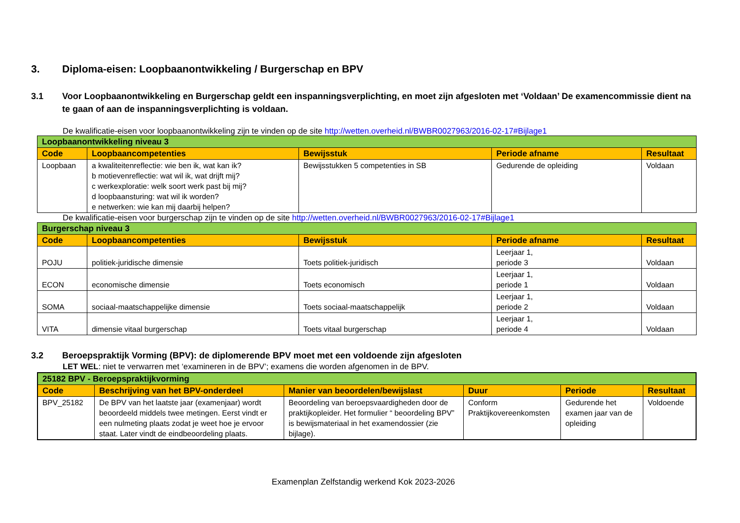3. Diploma-eisen: Loopbaanontwikkeling / Burgerschap en BPV
3.1 Voor Loopbaanontwikkeling en Burgerschap geldt een inspanningsverplichting, en moet zijn afgesloten met ‘Voldaan’ De examencommissie dient na te gaan of aan de inspanningsverplichting is voldaan.
De kwalificatie-eisen voor loopbaanontwikkeling zijn te vinden op de site http://wetten.overheid.nl/BWBR0027963/2016-02-17#Bijlage1
| Loopbaanontwikkeling niveau 3 | | | | |
| Code | Loopbaancompetenties | Bewijsstuk | Periode afname | Resultaat |
| Loopbaan | a kwaliteitenreflectie: wie ben ik, wat kan ik? b motievenreflectie: wat wil ik, wat drijft mij? c werkexploratie: welk soort werk past bij mij? d loopbaansturing: wat wil ik worden? e netwerken: wie kan mij daarbij helpen? | Bewijsstukken 5 competenties in SB | Gedurende de opleiding | Voldaan |
De kwalificatie-eisen voor burgerschap zijn te vinden op de site http://wetten.overheid.nl/BWBR0027963/2016-02-17#Bijlage1
| Burgerschap niveau 3 | | | | |
| Code | Loopbaancompetenties | Bewijsstuk | Periode afname | Resultaat |
| POJU | politiek-juridische dimensie | Toets politiek-juridisch | Leerjaar 1, periode 3 | Voldaan |
| ECON | economische dimensie | Toets economisch | Leerjaar 1, periode 1 | Voldaan |
| SOMA | sociaal-maatschappelijke dimensie | Toets sociaal-maatschappelijk | Leerjaar 1, periode 2 | Voldaan |
| VITA | dimensie vitaal burgerschap | Toets vitaal burgerschap | Leerjaar 1, periode 4 | Voldaan |
3.2 Beroepspraktijk Vorming (BPV): de diplomerende BPV moet met een voldoende zijn afgesloten
LET WEL: niet te verwarren met ‘examineren in de BPV’; examens die worden afgenomen in de BPV.
| 25182 BPV - Beroepspraktijkvorming | | | | | |
| Code | Beschrijving van het BPV-onderdeel | Manier van beoordelen/bewijslast | Duur | Periode | Resultaat |
| BPV_25182 | De BPV van het laatste jaar (examenjaar) wordt beoordeeld middels twee metingen. Eerst vindt er een nulmeting plaats zodat je weet hoe je ervoor staat. Later vindt de eindbeoordeling plaats. | Beoordeling van beroepsvaardigheden door de praktijkopleider. Het formulier “ beoordeling BPV” is bewijsmateriaal in het examendossier (zie bijlage). | Conform Praktijkovereenkomsten | Gedurende het examen jaar van de opleiding | Voldoende |
Examenplan Zelfstandig werkend Kok 2023-2026